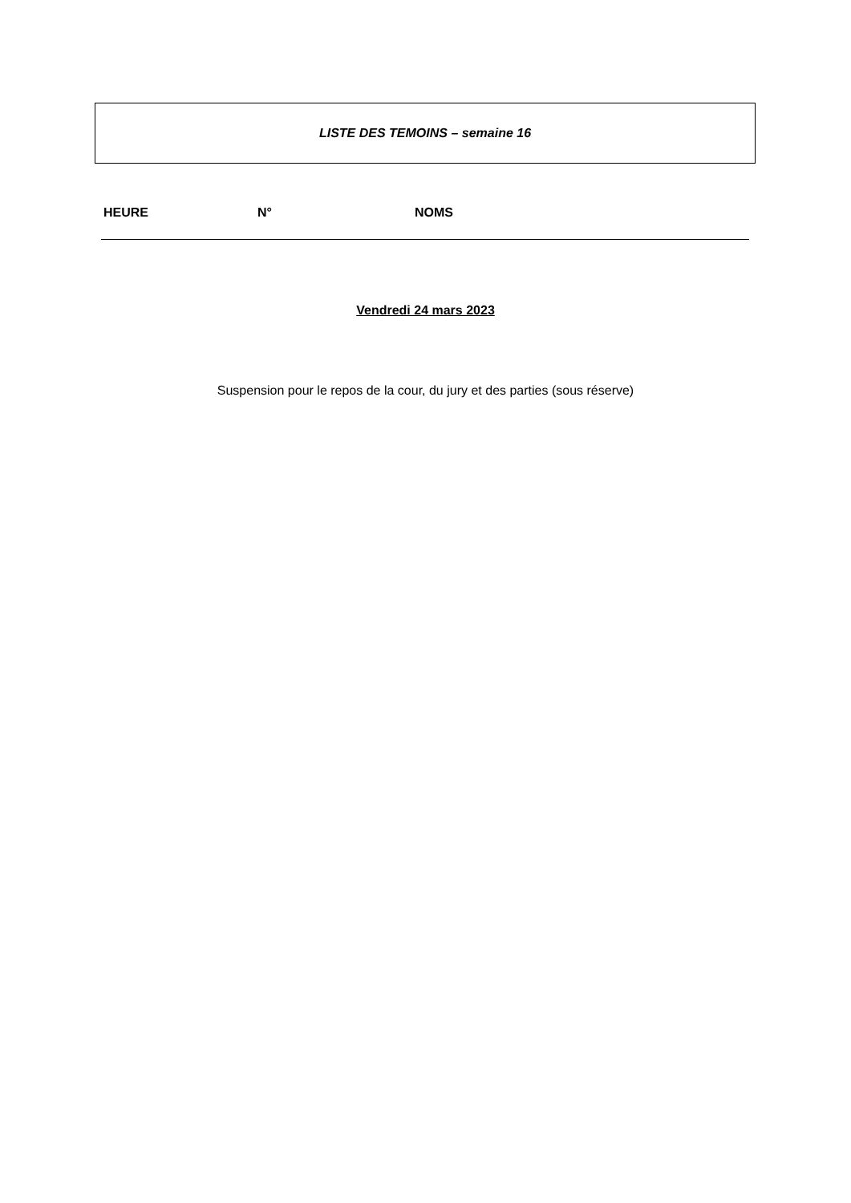LISTE DES TEMOINS – semaine 16
| HEURE | N° | NOMS |
| --- | --- | --- |
Vendredi 24 mars 2023
Suspension pour le repos de la cour, du jury et des parties (sous réserve)